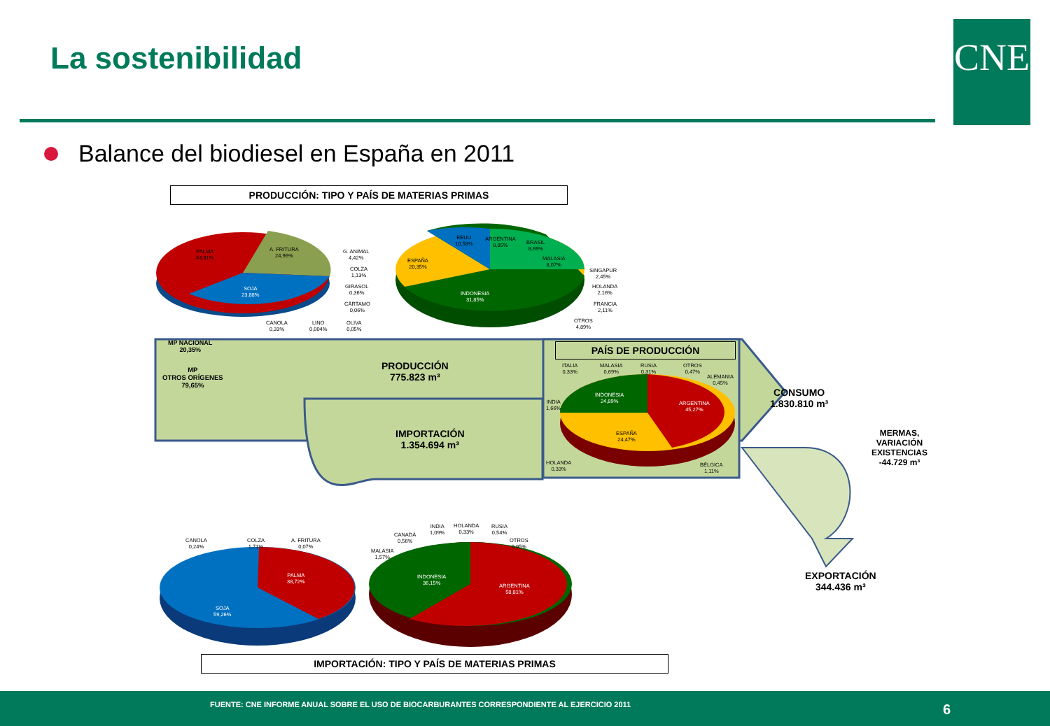La sostenibilidad CNE
Balance del biodiesel en España en 2011
PRODUCCIÓN: TIPO Y PAÍS DE MATERIAS PRIMAS
PALMA
44,81%
A. FRITURA
24,96%
SOJA
23,88%
G. ANIMAL
4,42%
COLZA
1,13%
GIRASOL
0,36%
CÁRTAMO
0,06%
CANOLA
0,33%
LINO
0,004%
OLIVA
0,05%
EEUU
10,58%
ARGENTINA
8,85%
BRASIL
8,69%
MALASIA
8,07%
ESPAÑA
20,35%
INDONESIA
31,85%
SINGAPUR
2,45%
HOLANDA
2,16%
FRANCIA
2,11%
OTROS
4,89%
MP NACIONAL
20,35%
MP
OTROS ORÍGENES
79,65%
PRODUCCIÓN
775.823 m³
IMPORTACIÓN
1.354.694 m³
PAÍS DE PRODUCCIÓN
ITALIA
0,33%
MALASIA
0,69%
RUSIA
0,31%
OTROS
0,47%
ALEMANIA
0,45%
INDIA
1,66%
INDONESIA
24,89%
ARGENTINA
45,27%
ESPAÑA
24,47%
HOLANDA
0,33%
BÉLGICA
1,11%
CONSUMO
1.830.810 m³
MERMAS,
VARIACIÓN
EXISTENCIAS
-44.729 m³
EXPORTACIÓN
344.436 m³
CANOLA
0,24%
COLZA
1,71%
A. FRITURA
0,07%
PALMA
38,72%
SOJA
59,26%
MALASIA
1,57%
CANADÁ
0,56%
INDIA
1,09%
HOLANDA
0,33%
RUSIA
0,54%
OTROS
0,95%
INDONESIA
36,15%
ARGENTINA
58,81%
IMPORTACIÓN: TIPO Y PAÍS DE MATERIAS PRIMAS
FUENTE: CNE INFORME ANUAL SOBRE EL USO DE BIOCARBURANTES CORRESPONDIENTE AL EJERCICIO 2011 6